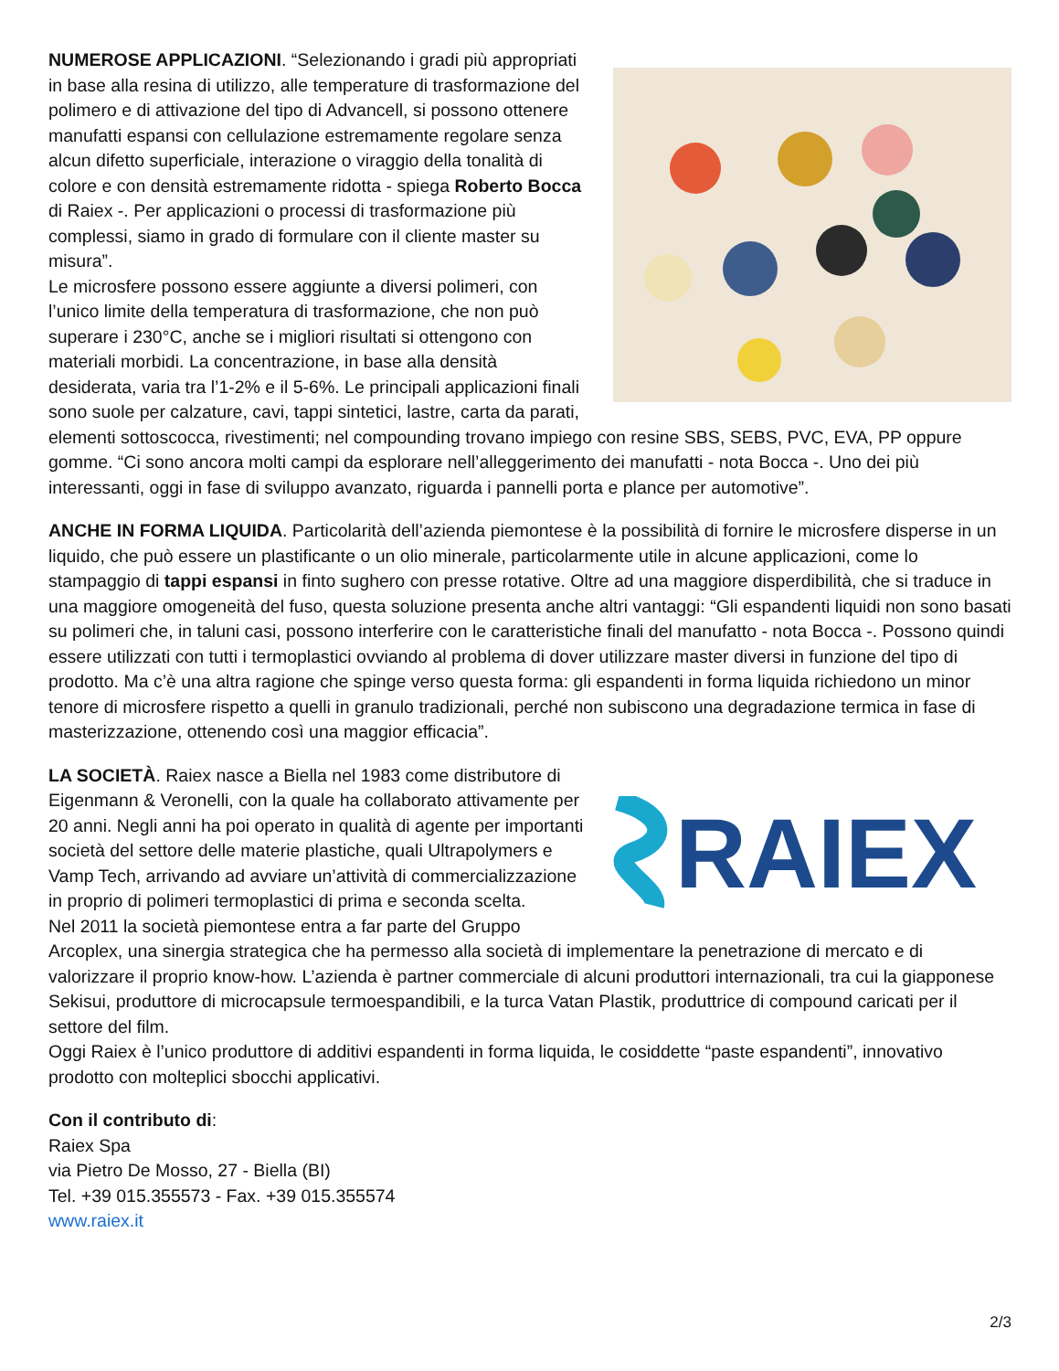NUMEROSE APPLICAZIONI. “Selezionando i gradi più appropriati in base alla resina di utilizzo, alle temperature di trasformazione del polimero e di attivazione del tipo di Advancell, si possono ottenere manufatti espansi con cellulazione estremamente regolare senza alcun difetto superficiale, interazione o viraggio della tonalità di colore e con densità estremamente ridotta - spiega Roberto Bocca di Raiex -. Per applicazioni o processi di trasformazione più complessi, siamo in grado di formulare con il cliente master su misura”.
Le microsfere possono essere aggiunte a diversi polimeri, con l’unico limite della temperatura di trasformazione, che non può superare i 230°C, anche se i migliori risultati si ottengono con materiali morbidi. La concentrazione, in base alla densità desiderata, varia tra l’1-2% e il 5-6%. Le principali applicazioni finali sono suole per calzature, cavi, tappi sintetici, lastre, carta da parati, elementi sottoscocca, rivestimenti; nel compounding trovano impiego con resine SBS, SEBS, PVC, EVA, PP oppure gomme. “Ci sono ancora molti campi da esplorare nell’alleggerimento dei manufatti - nota Bocca -. Uno dei più interessanti, oggi in fase di sviluppo avanzato, riguarda i pannelli porta e plance per automotive”.
ANCHE IN FORMA LIQUIDA. Particolarità dell’azienda piemontese è la possibilità di fornire le microsfere disperse in un liquido, che può essere un plastificante o un olio minerale, particolarmente utile in alcune applicazioni, come lo stampaggio di tappi espansi in finto sughero con presse rotative. Oltre ad una maggiore disperdibilità, che si traduce in una maggiore omogeneità del fuso, questa soluzione presenta anche altri vantaggi: “Gli espandenti liquidi non sono basati su polimeri che, in taluni casi, possono interferire con le caratteristiche finali del manufatto - nota Bocca -. Possono quindi essere utilizzati con tutti i termoplastici ovviando al problema di dover utilizzare master diversi in funzione del tipo di prodotto. Ma c’è una altra ragione che spinge verso questa forma: gli espandenti in forma liquida richiedono un minor tenore di microsfere rispetto a quelli in granulo tradizionali, perché non subiscono una degradazione termica in fase di masterizzazione, ottenendo così una maggior efficacia”.
RAIEX
LA SOCIETÀ. Raiex nasce a Biella nel 1983 come distributore di Eigenmann & Veronelli, con la quale ha collaborato attivamente per 20 anni. Negli anni ha poi operato in qualità di agente per importanti società del settore delle materie plastiche, quali Ultrapolymers e Vamp Tech, arrivando ad avviare un’attività di commercializzazione in proprio di polimeri termoplastici di prima e seconda scelta.
Nel 2011 la società piemontese entra a far parte del Gruppo Arcoplex, una sinergia strategica che ha permesso alla società di implementare la penetrazione di mercato e di valorizzare il proprio know-how. L’azienda è partner commerciale di alcuni produttori internazionali, tra cui la giapponese Sekisui, produttore di microcapsule termoespandibili, e la turca Vatan Plastik, produttrice di compound caricati per il settore del film.
Oggi Raiex è l’unico produttore di additivi espandenti in forma liquida, le cosiddette “paste espandenti”, innovativo prodotto con molteplici sbocchi applicativi.
Con il contributo di:
Raiex Spa
via Pietro De Mosso, 27 - Biella (BI)
Tel. +39 015.355573 - Fax. +39 015.355574
www.raiex.it
2/3